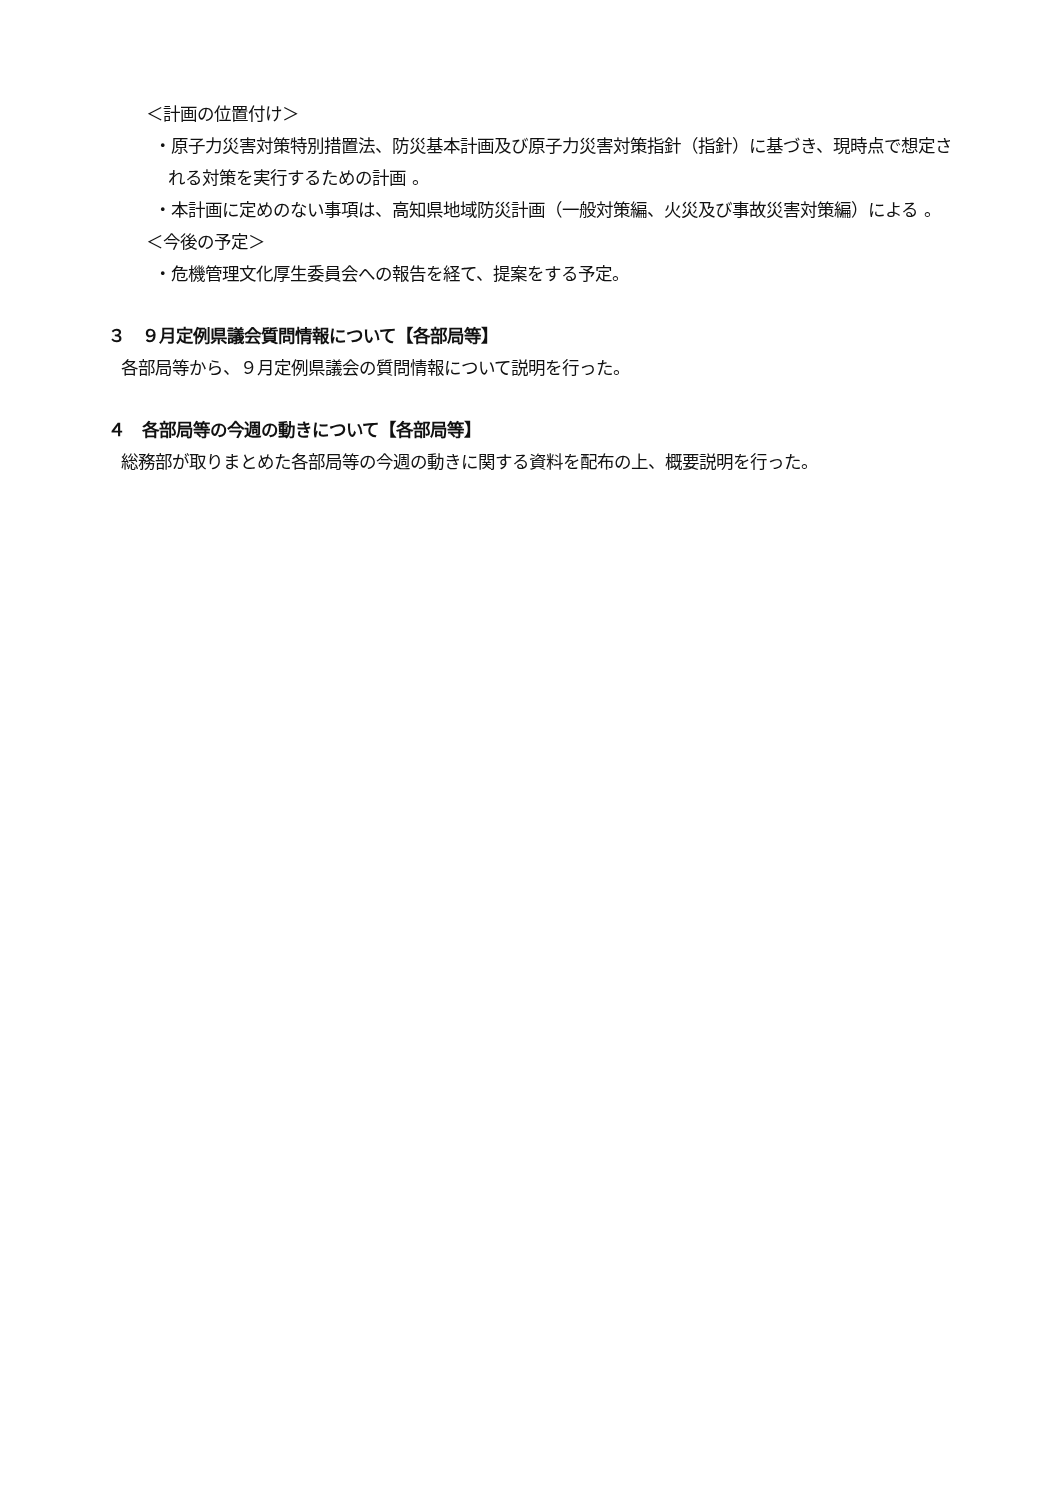＜計画の位置付け＞
・原子力災害対策特別措置法、防災基本計画及び原子力災害対策指針（指針）に基づき、現時点で想定される対策を実行するための計画 。
・本計画に定めのない事項は、高知県地域防災計画（一般対策編、火災及び事故災害対策編）による 。
＜今後の予定＞
・危機管理文化厚生委員会への報告を経て、提案をする予定。
３　９月定例県議会質問情報について【各部局等】
各部局等から、９月定例県議会の質問情報について説明を行った。
４　各部局等の今週の動きについて【各部局等】
総務部が取りまとめた各部局等の今週の動きに関する資料を配布の上、概要説明を行った。